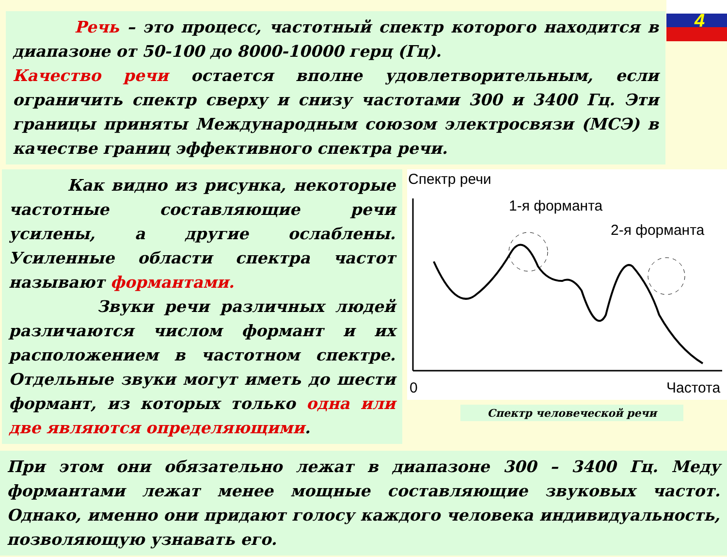4
Речь – это процесс, частотный спектр которого находится в диапазоне от 50-100 до 8000-10000 герц (Гц).
Качество речи остается вполне удовлетворительным, если ограничить спектр сверху и снизу частотами 300 и 3400 Гц. Эти границы приняты Международным союзом электросвязи (МСЭ) в качестве границ эффективного спектра речи.
Как видно из рисунка, некоторые частотные составляющие речи усилены, а другие ослаблены. Усиленные области спектра частот называют формантами.
Звуки речи различных людей различаются числом формант и их расположением в частотном спектре. Отдельные звуки могут иметь до шести формант, из которых только одна или две являются определяющими.
Спектр речи
1-я форманта
2-я форманта
0
Частота
Спектр человеческой речи
При этом они обязательно лежат в диапазоне 300 – 3400 Гц. Меду формантами лежат менее мощные составляющие звуковых частот. Однако, именно они придают голосу каждого человека индивидуальность, позволяющую узнавать его.